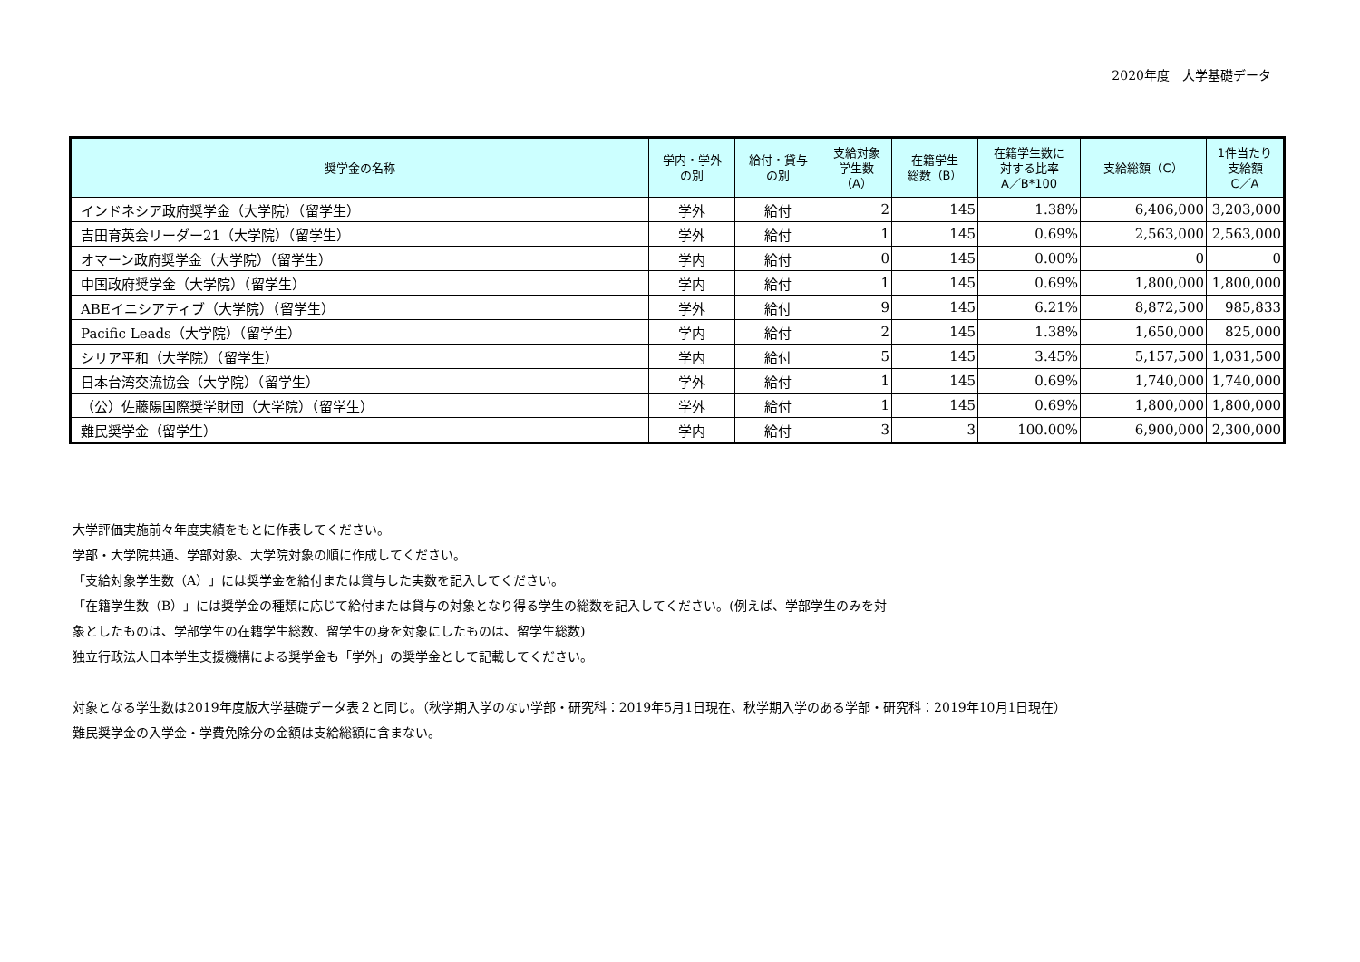2020年度　大学基礎データ
| 奨学金の名称 | 学内・学外 の別 | 給付・貸与 の別 | 支給対象 学生数 （A） | 在籍学生 総数（B） | 在籍学生数に 対する比率 A／B*100 | 支給総額（C） | 1件当たり 支給額 C／A |
| --- | --- | --- | --- | --- | --- | --- | --- |
| インドネシア政府奨学金（大学院）（留学生） | 学外 | 給付 | 2 | 145 | 1.38% | 6,406,000 | 3,203,000 |
| 吉田育英会リーダー21（大学院）（留学生） | 学外 | 給付 | 1 | 145 | 0.69% | 2,563,000 | 2,563,000 |
| オマーン政府奨学金（大学院）（留学生） | 学内 | 給付 | 0 | 145 | 0.00% | 0 | 0 |
| 中国政府奨学金（大学院）（留学生） | 学内 | 給付 | 1 | 145 | 0.69% | 1,800,000 | 1,800,000 |
| ABEイニシアティブ（大学院）（留学生） | 学外 | 給付 | 9 | 145 | 6.21% | 8,872,500 | 985,833 |
| Pacific Leads（大学院）（留学生） | 学内 | 給付 | 2 | 145 | 1.38% | 1,650,000 | 825,000 |
| シリア平和（大学院）（留学生） | 学内 | 給付 | 5 | 145 | 3.45% | 5,157,500 | 1,031,500 |
| 日本台湾交流協会（大学院）（留学生） | 学外 | 給付 | 1 | 145 | 0.69% | 1,740,000 | 1,740,000 |
| （公）佐藤陽国際奨学財団（大学院）（留学生） | 学外 | 給付 | 1 | 145 | 0.69% | 1,800,000 | 1,800,000 |
| 難民奨学金（留学生） | 学内 | 給付 | 3 | 3 | 100.00% | 6,900,000 | 2,300,000 |
大学評価実施前々年度実績をもとに作表してください。
学部・大学院共通、学部対象、大学院対象の順に作成してください。
「支給対象学生数（A）」には奨学金を給付または貸与した実数を記入してください。
「在籍学生数（B）」には奨学金の種類に応じて給付または貸与の対象となり得る学生の総数を記入してください。(例えば、学部学生のみを対
象としたものは、学部学生の在籍学生総数、留学生の身を対象にしたものは、留学生総数)
独立行政法人日本学生支援機構による奨学金も「学外」の奨学金として記載してください。
対象となる学生数は2019年度版大学基礎データ表２と同じ。（秋学期入学のない学部・研究科：2019年5月1日現在、秋学期入学のある学部・研究科：2019年10月1日現在）
難民奨学金の入学金・学費免除分の金額は支給総額に含まない。